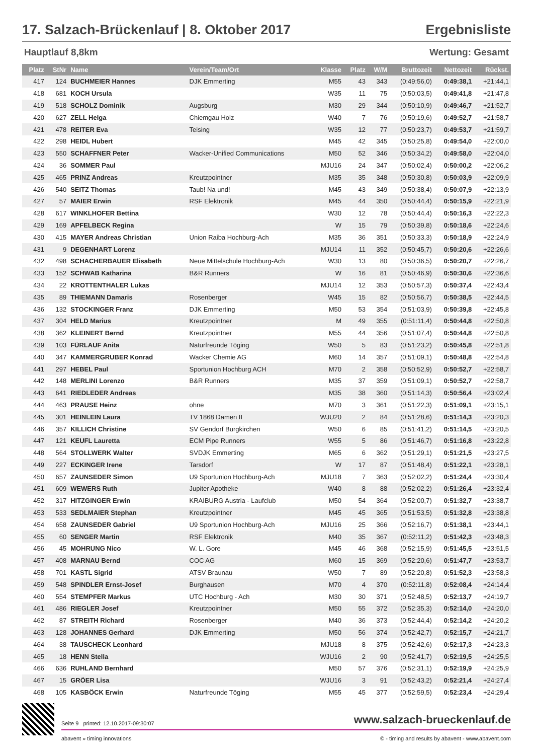17. Salzach-Brückenlauf | 8. Oktober 2017 Ergebnisliste
Hauptlauf 8,8km Wertung: Gesamt
| Platz | StNr | Name | Verein/Team/Ort | Klasse | Platz | W/M | Bruttozeit | Nettozeit | Rückst. |
| --- | --- | --- | --- | --- | --- | --- | --- | --- | --- |
| 417 | 124 | BUCHMEIER Hannes | DJK Emmerting | M55 | 43 | 343 | (0:49:56,0) | 0:49:38,1 | +21:44,1 |
| 418 | 681 | KOCH Ursula | | W35 | 11 | 75 | (0:50:03,5) | 0:49:41,8 | +21:47,8 |
| 419 | 518 | SCHOLZ Dominik | Augsburg | M30 | 29 | 344 | (0:50:10,9) | 0:49:46,7 | +21:52,7 |
| 420 | 627 | ZELL Helga | Chiemgau Holz | W40 | 7 | 76 | (0:50:19,6) | 0:49:52,7 | +21:58,7 |
| 421 | 478 | REITER Eva | Teising | W35 | 12 | 77 | (0:50:23,7) | 0:49:53,7 | +21:59,7 |
| 422 | 298 | HEIDL Hubert | | M45 | 42 | 345 | (0:50:25,8) | 0:49:54,0 | +22:00,0 |
| 423 | 550 | SCHAFFNER Peter | Wacker-Unified Communications | M50 | 52 | 346 | (0:50:34,2) | 0:49:58,0 | +22:04,0 |
| 424 | 36 | SOMMER Paul | | MJU16 | 24 | 347 | (0:50:02,4) | 0:50:00,2 | +22:06,2 |
| 425 | 465 | PRINZ Andreas | Kreutzpointner | M35 | 35 | 348 | (0:50:30,8) | 0:50:03,9 | +22:09,9 |
| 426 | 540 | SEITZ Thomas | Taub! Na und! | M45 | 43 | 349 | (0:50:38,4) | 0:50:07,9 | +22:13,9 |
| 427 | 57 | MAIER Erwin | RSF Elektronik | M45 | 44 | 350 | (0:50:44,4) | 0:50:15,9 | +22:21,9 |
| 428 | 617 | WINKLHOFER Bettina | | W30 | 12 | 78 | (0:50:44,4) | 0:50:16,3 | +22:22,3 |
| 429 | 169 | APFELBECK Regina | | W | 15 | 79 | (0:50:39,8) | 0:50:18,6 | +22:24,6 |
| 430 | 415 | MAYER Andreas Christian | Union Raiba Hochburg-Ach | M35 | 36 | 351 | (0:50:33,3) | 0:50:18,9 | +22:24,9 |
| 431 | 9 | DEGENHART Lorenz | | MJU14 | 11 | 352 | (0:50:45,7) | 0:50:20,6 | +22:26,6 |
| 432 | 498 | SCHACHERBAUER Elisabeth | Neue Mittelschule Hochburg-Ach | W30 | 13 | 80 | (0:50:36,5) | 0:50:20,7 | +22:26,7 |
| 433 | 152 | SCHWAB Katharina | B&R Runners | W | 16 | 81 | (0:50:46,9) | 0:50:30,6 | +22:36,6 |
| 434 | 22 | KROTTENTHALER Lukas | | MJU14 | 12 | 353 | (0:50:57,3) | 0:50:37,4 | +22:43,4 |
| 435 | 89 | THIEMANN Damaris | Rosenberger | W45 | 15 | 82 | (0:50:56,7) | 0:50:38,5 | +22:44,5 |
| 436 | 132 | STOCKINGER Franz | DJK Emmerting | M50 | 53 | 354 | (0:51:03,9) | 0:50:39,8 | +22:45,8 |
| 437 | 304 | HELD Marius | Kreutzpointner | M | 49 | 355 | (0:51:11,4) | 0:50:44,8 | +22:50,8 |
| 438 | 362 | KLEINERT Bernd | Kreutzpointner | M55 | 44 | 356 | (0:51:07,4) | 0:50:44,8 | +22:50,8 |
| 439 | 103 | FÜRLAUF Anita | Naturfreunde Töging | W50 | 5 | 83 | (0:51:23,2) | 0:50:45,8 | +22:51,8 |
| 440 | 347 | KAMMERGRUBER Konrad | Wacker Chemie AG | M60 | 14 | 357 | (0:51:09,1) | 0:50:48,8 | +22:54,8 |
| 441 | 297 | HEBEL Paul | Sportunion Hochburg ACH | M70 | 2 | 358 | (0:50:52,9) | 0:50:52,7 | +22:58,7 |
| 442 | 148 | MERLINI Lorenzo | B&R Runners | M35 | 37 | 359 | (0:51:09,1) | 0:50:52,7 | +22:58,7 |
| 443 | 641 | RIEDLEDER Andreas | | M35 | 38 | 360 | (0:51:14,3) | 0:50:56,4 | +23:02,4 |
| 444 | 463 | PRAUSE Heinz | ohne | M70 | 3 | 361 | (0:51:22,3) | 0:51:09,1 | +23:15,1 |
| 445 | 301 | HEINLEIN Laura | TV 1868 Damen II | WJU20 | 2 | 84 | (0:51:28,6) | 0:51:14,3 | +23:20,3 |
| 446 | 357 | KILLICH Christine | SV Gendorf Burgkirchen | W50 | 6 | 85 | (0:51:41,2) | 0:51:14,5 | +23:20,5 |
| 447 | 121 | KEUFL Lauretta | ECM Pipe Runners | W55 | 5 | 86 | (0:51:46,7) | 0:51:16,8 | +23:22,8 |
| 448 | 564 | STOLLWERK Walter | SVDJK Emmerting | M65 | 6 | 362 | (0:51:29,1) | 0:51:21,5 | +23:27,5 |
| 449 | 227 | ECKINGER Irene | Tarsdorf | W | 17 | 87 | (0:51:48,4) | 0:51:22,1 | +23:28,1 |
| 450 | 657 | ZAUNSEDER Simon | U9 Sportunion Hochburg-Ach | MJU18 | 7 | 363 | (0:52:02,2) | 0:51:24,4 | +23:30,4 |
| 451 | 609 | WEWERS Ruth | Jupiter Apotheke | W40 | 8 | 88 | (0:52:02,2) | 0:51:26,4 | +23:32,4 |
| 452 | 317 | HITZGINGER Erwin | KRAIBURG Austria - Laufclub | M50 | 54 | 364 | (0:52:00,7) | 0:51:32,7 | +23:38,7 |
| 453 | 533 | SEDLMAIER Stephan | Kreutzpointner | M45 | 45 | 365 | (0:51:53,5) | 0:51:32,8 | +23:38,8 |
| 454 | 658 | ZAUNSEDER Gabriel | U9 Sportunion Hochburg-Ach | MJU16 | 25 | 366 | (0:52:16,7) | 0:51:38,1 | +23:44,1 |
| 455 | 60 | SENGER Martin | RSF Elektronik | M40 | 35 | 367 | (0:52:11,2) | 0:51:42,3 | +23:48,3 |
| 456 | 45 | MOHRUNG Nico | W. L. Gore | M45 | 46 | 368 | (0:52:15,9) | 0:51:45,5 | +23:51,5 |
| 457 | 408 | MARNAU Bernd | COC AG | M60 | 15 | 369 | (0:52:20,6) | 0:51:47,7 | +23:53,7 |
| 458 | 701 | KASTL Sigrid | ATSV Braunau | W50 | 7 | 89 | (0:52:20,8) | 0:51:52,3 | +23:58,3 |
| 459 | 548 | SPINDLER Ernst-Josef | Burghausen | M70 | 4 | 370 | (0:52:11,8) | 0:52:08,4 | +24:14,4 |
| 460 | 554 | STEMPFER Markus | UTC Hochburg - Ach | M30 | 30 | 371 | (0:52:48,5) | 0:52:13,7 | +24:19,7 |
| 461 | 486 | RIEGLER Josef | Kreutzpointner | M50 | 55 | 372 | (0:52:35,3) | 0:52:14,0 | +24:20,0 |
| 462 | 87 | STREITH Richard | Rosenberger | M40 | 36 | 373 | (0:52:44,4) | 0:52:14,2 | +24:20,2 |
| 463 | 128 | JOHANNES Gerhard | DJK Emmerting | M50 | 56 | 374 | (0:52:42,7) | 0:52:15,7 | +24:21,7 |
| 464 | 38 | TAUSCHECK Leonhard | | MJU18 | 8 | 375 | (0:52:42,6) | 0:52:17,3 | +24:23,3 |
| 465 | 18 | HENN Stella | | WJU16 | 2 | 90 | (0:52:41,7) | 0:52:19,5 | +24:25,5 |
| 466 | 636 | RUHLAND Bernhard | | M50 | 57 | 376 | (0:52:31,1) | 0:52:19,9 | +24:25,9 |
| 467 | 15 | GRÖER Lisa | | WJU16 | 3 | 91 | (0:52:43,2) | 0:52:21,4 | +24:27,4 |
| 468 | 105 | KASBÖCK Erwin | Naturfreunde Töging | M55 | 45 | 377 | (0:52:59,5) | 0:52:23,4 | +24:29,4 |
Seite 9 printed: 12.10.2017-09:30:07 www.salzach-brueckenlauf.de
abavent » timing innovations © - timing and results by abavent - www.abavent.com